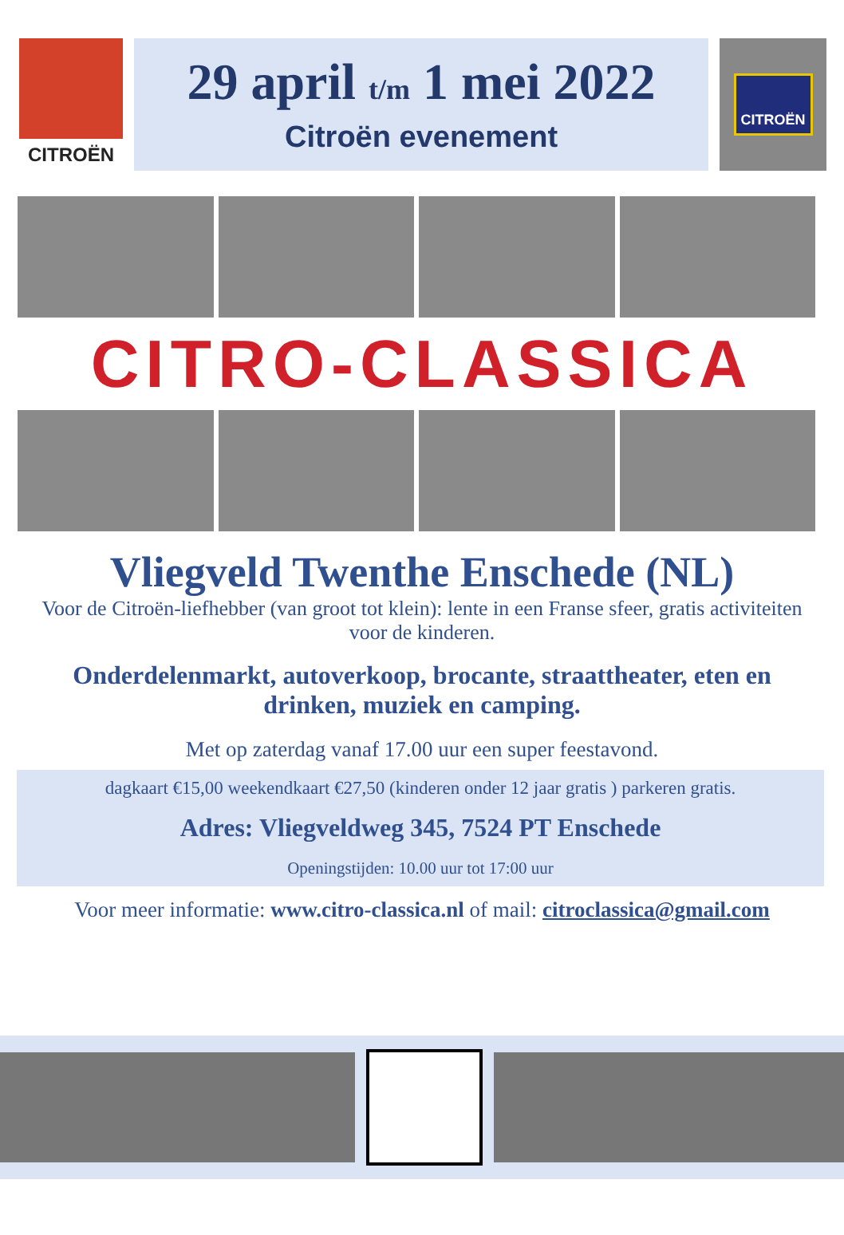CITROËN
29 april t/m 1 mei 2022
Citroën evenement
CITROËN
CITRO-CLASSICA
Vliegveld Twenthe Enschede (NL)
Voor de Citroën-liefhebber (van groot tot klein): lente in een Franse sfeer, gratis activiteiten voor de kinderen.
Onderdelenmarkt, autoverkoop, brocante, straattheater, eten en drinken, muziek en camping.
Met op zaterdag vanaf 17.00 uur een super feestavond.
dagkaart €15,00 weekendkaart €27,50 (kinderen onder 12 jaar gratis ) parkeren gratis.
Adres: Vliegveldweg 345, 7524 PT Enschede
Openingstijden: 10.00 uur tot 17:00 uur
Voor meer informatie: www.citro-classica.nl of mail: citroclassica@gmail.com